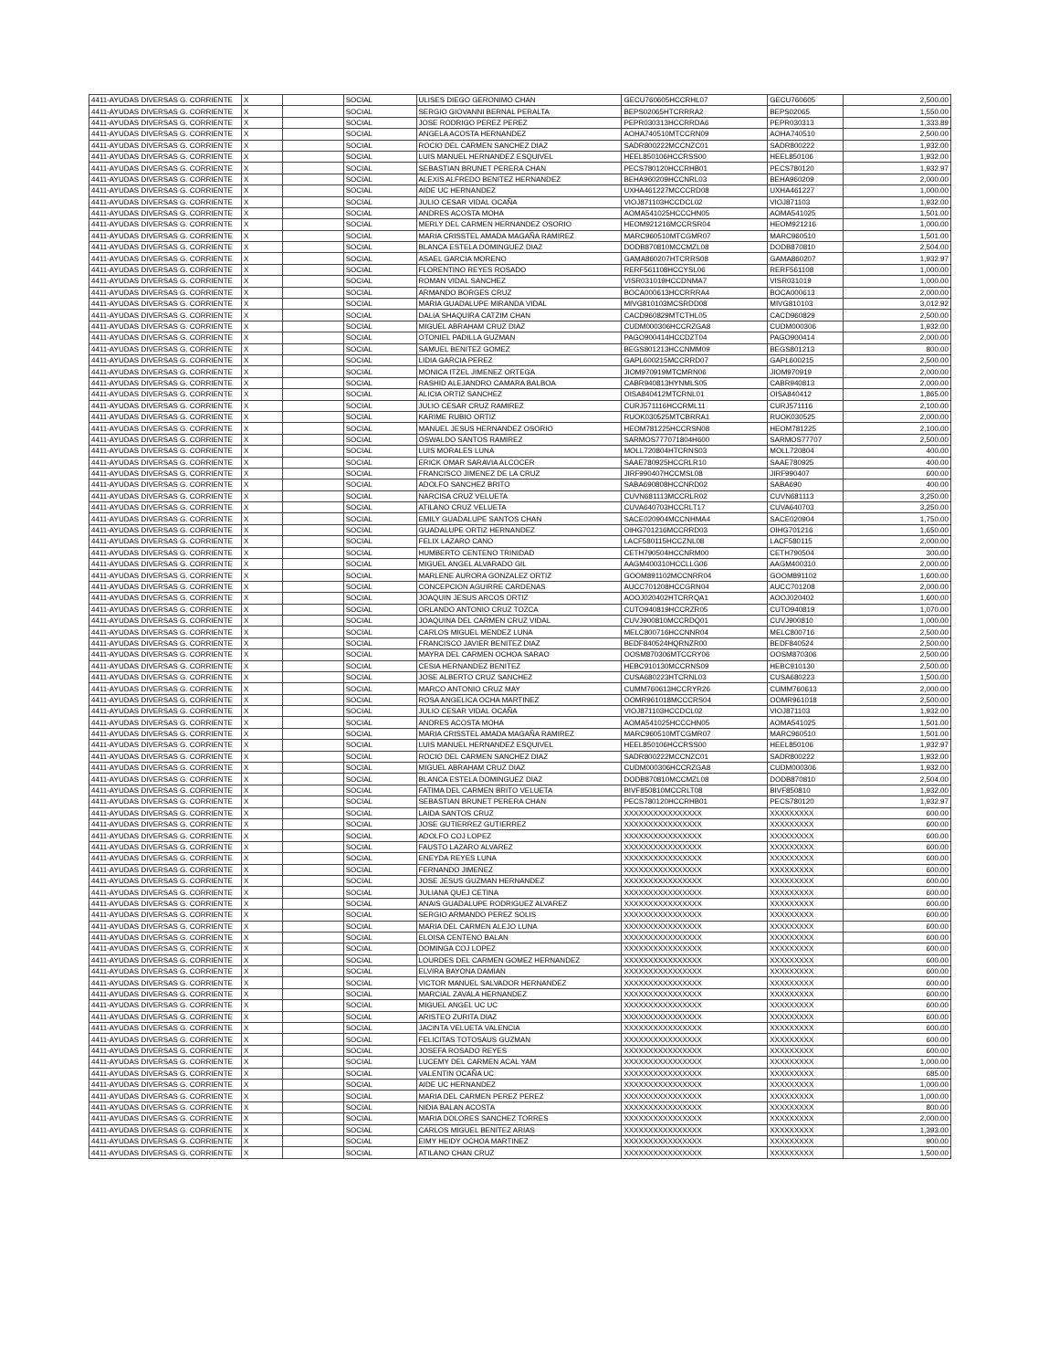| 4411-AYUDAS DIVERSAS G. CORRIENTE | X | | SOCIAL | ULISES DIEGO GERONIMO CHAN | GECU760605HCCRHL07 | GECU760605 | 2,500.00 |
| 4411-AYUDAS DIVERSAS G. CORRIENTE | X | | SOCIAL | SERGIO GIOVANNI BERNAL PERALTA | BEPS02065HTCRRRA2 | BEPS02065 | 1,550.00 |
| 4411-AYUDAS DIVERSAS G. CORRIENTE | X | | SOCIAL | JOSE RODRIGO PEREZ PEREZ | PEPR030313HCCRRDA6 | PEPR030313 | 1,333.89 |
| 4411-AYUDAS DIVERSAS G. CORRIENTE | X | | SOCIAL | ANGELA ACOSTA HERNANDEZ | AOHA740510MTCCRN09 | AOHA740510 | 2,500.00 |
| 4411-AYUDAS DIVERSAS G. CORRIENTE | X | | SOCIAL | ROCIO DEL CARMEN SANCHEZ DIAZ | SADR800222MCCNZC01 | SADR800222 | 1,932.00 |
| 4411-AYUDAS DIVERSAS G. CORRIENTE | X | | SOCIAL | LUIS MANUEL HERNANDEZ ESQUIVEL | HEEL850106HCCRSS00 | HEEL850106 | 1,932.00 |
| 4411-AYUDAS DIVERSAS G. CORRIENTE | X | | SOCIAL | SEBASTIAN BRUNET PERERA CHAN | PECS780120HCCRHB01 | PECS780120 | 1,932.97 |
| 4411-AYUDAS DIVERSAS G. CORRIENTE | X | | SOCIAL | ALEXIS ALFREDO BENITEZ HERNANDEZ | BEHA960209HCCNRL03 | BEHA960209 | 2,000.00 |
| 4411-AYUDAS DIVERSAS G. CORRIENTE | X | | SOCIAL | AIDE UC HERNANDEZ | UXHA461227MCCCRD08 | UXHA461227 | 1,000.00 |
| 4411-AYUDAS DIVERSAS G. CORRIENTE | X | | SOCIAL | JULIO CESAR VIDAL OCAÑA | VIOJ871103HCCDCL02 | VIOJ871103 | 1,932.00 |
| 4411-AYUDAS DIVERSAS G. CORRIENTE | X | | SOCIAL | ANDRES ACOSTA MOHA | AOMA541025HCCCHN05 | AOMA541025 | 1,501.00 |
| 4411-AYUDAS DIVERSAS G. CORRIENTE | X | | SOCIAL | MERLY DEL CARMEN HERNANDEZ OSORIO | HEOM921216MCCRSR04 | HEOM921216 | 1,000.00 |
| 4411-AYUDAS DIVERSAS G. CORRIENTE | X | | SOCIAL | MARIA CRISSTEL AMADA MAGAÑA RAMIREZ | MARC960510MTCGMR07 | MARC960510 | 1,501.00 |
| 4411-AYUDAS DIVERSAS G. CORRIENTE | X | | SOCIAL | BLANCA ESTELA DOMINGUEZ DIAZ | DODB870810MCCMZL08 | DODB870810 | 2,504.00 |
| 4411-AYUDAS DIVERSAS G. CORRIENTE | X | | SOCIAL | ASAEL GARCIA MORENO | GAMA860207HTCRRS08 | GAMA860207 | 1,932.97 |
| 4411-AYUDAS DIVERSAS G. CORRIENTE | X | | SOCIAL | FLORENTINO REYES ROSADO | RERF561108HCCYSL06 | RERF561108 | 1,000.00 |
| 4411-AYUDAS DIVERSAS G. CORRIENTE | X | | SOCIAL | ROMAN VIDAL SANCHEZ | VISR031019HCCDNMA7 | VISR031019 | 1,000.00 |
| 4411-AYUDAS DIVERSAS G. CORRIENTE | X | | SOCIAL | ARMANDO BORGES CRUZ | BOCA000613HCCRRRA4 | BOCA000613 | 2,000.00 |
| 4411-AYUDAS DIVERSAS G. CORRIENTE | X | | SOCIAL | MARIA GUADALUPE MIRANDA VIDAL | MIVG810103MCSRDD08 | MIVG810103 | 3,012.92 |
| 4411-AYUDAS DIVERSAS G. CORRIENTE | X | | SOCIAL | DALIA SHAQUIRA CATZIM CHAN | CACD960829MTCTHL05 | CACD960829 | 2,500.00 |
| 4411-AYUDAS DIVERSAS G. CORRIENTE | X | | SOCIAL | MIGUEL ABRAHAM CRUZ DIAZ | CUDM000306HCCRZGA8 | CUDM000306 | 1,932.00 |
| 4411-AYUDAS DIVERSAS G. CORRIENTE | X | | SOCIAL | OTONIEL PADILLA GUZMAN | PAGO900414HCCDZT04 | PAGO900414 | 2,000.00 |
| 4411-AYUDAS DIVERSAS G. CORRIENTE | X | | SOCIAL | SAMUEL BENITEZ GOMEZ | BEGS801213HCCNMM09 | BEGS801213 | 800.00 |
| 4411-AYUDAS DIVERSAS G. CORRIENTE | X | | SOCIAL | LIDIA GARCIA PEREZ | GAPL600215MCCRRD07 | GAPL600215 | 2,500.00 |
| 4411-AYUDAS DIVERSAS G. CORRIENTE | X | | SOCIAL | MONICA ITZEL JIMENEZ ORTEGA | JIOM970919MTCMRN06 | JIOM970919 | 2,000.00 |
| 4411-AYUDAS DIVERSAS G. CORRIENTE | X | | SOCIAL | RASHID ALEJANDRO CAMARA BALBOA | CABR940813HYNMLS05 | CABR940813 | 2,000.00 |
| 4411-AYUDAS DIVERSAS G. CORRIENTE | X | | SOCIAL | ALICIA ORTIZ SANCHEZ | OISA840412MTCRNL01 | OISA840412 | 1,865.00 |
| 4411-AYUDAS DIVERSAS G. CORRIENTE | X | | SOCIAL | JULIO CESAR CRUZ RAMIREZ | CURJ571116HCCRML11 | CURJ571116 | 2,100.00 |
| 4411-AYUDAS DIVERSAS G. CORRIENTE | X | | SOCIAL | KARIME RUBIO ORTIZ | RUOK030525MTCBRRA1 | RUOK030525 | 2,000.00 |
| 4411-AYUDAS DIVERSAS G. CORRIENTE | X | | SOCIAL | MANUEL JESUS HERNANDEZ OSORIO | HEOM781225HCCRSN08 | HEOM781225 | 2,100.00 |
| 4411-AYUDAS DIVERSAS G. CORRIENTE | X | | SOCIAL | OSWALDO SANTOS RAMIREZ | SARMOS777071804H600 | SARMOS77707 | 2,500.00 |
| 4411-AYUDAS DIVERSAS G. CORRIENTE | X | | SOCIAL | LUIS MORALES LUNA | MOLL720804HTCRNS03 | MOLL720804 | 400.00 |
| 4411-AYUDAS DIVERSAS G. CORRIENTE | X | | SOCIAL | ERICK OMAR SARAVIA ALCOCER | SAAE780925HCCRLR10 | SAAE780925 | 400.00 |
| 4411-AYUDAS DIVERSAS G. CORRIENTE | X | | SOCIAL | FRANCISCO JIMENEZ DE LA CRUZ | JIRF990407HCCMSL08 | JIRF990407 | 600.00 |
| 4411-AYUDAS DIVERSAS G. CORRIENTE | X | | SOCIAL | ADOLFO SANCHEZ BRITO | SABA690808HCCNRD02 | SABA690 | 400.00 |
| 4411-AYUDAS DIVERSAS G. CORRIENTE | X | | SOCIAL | NARCISA CRUZ VELUETA | CUVN681113MCCRLR02 | CUVN681113 | 3,250.00 |
| 4411-AYUDAS DIVERSAS G. CORRIENTE | X | | SOCIAL | ATILANO CRUZ VELUETA | CUVA640703HCCRLT17 | CUVA640703 | 3,250.00 |
| 4411-AYUDAS DIVERSAS G. CORRIENTE | X | | SOCIAL | EMILY GUADALUPE SANTOS CHAN | SACE020904MCCNHMA4 | SACE020904 | 1,750.00 |
| 4411-AYUDAS DIVERSAS G. CORRIENTE | X | | SOCIAL | GUADALUPE ORTIZ HERNANDEZ | OIHG701216MCCRRD03 | OIHG701216 | 1,650.00 |
| 4411-AYUDAS DIVERSAS G. CORRIENTE | X | | SOCIAL | FELIX LAZARO CANO | LACF580115HCCZNL08 | LACF580115 | 2,000.00 |
| 4411-AYUDAS DIVERSAS G. CORRIENTE | X | | SOCIAL | HUMBERTO CENTENO TRINIDAD | CETH790504HCCNRM00 | CETH790504 | 300.00 |
| 4411-AYUDAS DIVERSAS G. CORRIENTE | X | | SOCIAL | MIGUEL ANGEL ALVARADO GIL | AAGM400310HCCLLG06 | AAGM400310 | 2,000.00 |
| 4411-AYUDAS DIVERSAS G. CORRIENTE | X | | SOCIAL | MARLENE AURORA GONZALEZ ORTIZ | GOOM891102MCCNRR04 | GOOM891102 | 1,600.00 |
| 4411-AYUDAS DIVERSAS G. CORRIENTE | X | | SOCIAL | CONCEPCION AGUIRRE CARDENAS | AUCC701208HCCGRN04 | AUCC701208 | 2,000.00 |
| 4411-AYUDAS DIVERSAS G. CORRIENTE | X | | SOCIAL | JOAQUIN JESUS ARCOS ORTIZ | AOOJ020402HTCRRQA1 | AOOJ020402 | 1,600.00 |
| 4411-AYUDAS DIVERSAS G. CORRIENTE | X | | SOCIAL | ORLANDO ANTONIO CRUZ TOZCA | CUTO940819HCCRZR05 | CUTO940819 | 1,070.00 |
| 4411-AYUDAS DIVERSAS G. CORRIENTE | X | | SOCIAL | JOAQUINA DEL CARMEN CRUZ VIDAL | CUVJ900810MCCRDQ01 | CUVJ900810 | 1,000.00 |
| 4411-AYUDAS DIVERSAS G. CORRIENTE | X | | SOCIAL | CARLOS MIGUEL MENDEZ LUNA | MELC800716HCCNNR04 | MELC800716 | 2,500.00 |
| 4411-AYUDAS DIVERSAS G. CORRIENTE | X | | SOCIAL | FRANCISCO JAVIER BENITEZ DIAZ | BEDF840524HQRNZR00 | BEDF840524 | 2,500.00 |
| 4411-AYUDAS DIVERSAS G. CORRIENTE | X | | SOCIAL | MAYRA DEL CARMEN OCHOA SARAO | OOSM870306MTCCRY06 | OOSM870306 | 2,500.00 |
| 4411-AYUDAS DIVERSAS G. CORRIENTE | X | | SOCIAL | CESIA HERNANDEZ BENITEZ | HEBC910130MCCRNS09 | HEBC910130 | 2,500.00 |
| 4411-AYUDAS DIVERSAS G. CORRIENTE | X | | SOCIAL | JOSE ALBERTO CRUZ SANCHEZ | CUSA680223HTCRNL03 | CUSA680223 | 1,500.00 |
| 4411-AYUDAS DIVERSAS G. CORRIENTE | X | | SOCIAL | MARCO ANTONIO CRUZ MAY | CUMM760613HCCRYR26 | CUMM760613 | 2,000.00 |
| 4411-AYUDAS DIVERSAS G. CORRIENTE | X | | SOCIAL | ROSA ANGELICA OCHA MARTINEZ | OOMR961018MCCCRS04 | OOMR961018 | 2,500.00 |
| 4411-AYUDAS DIVERSAS G. CORRIENTE | X | | SOCIAL | JULIO CESAR VIDAL OCAÑA | VIOJ871103HCCDCL02 | VIOJ871103 | 1,932.00 |
| 4411-AYUDAS DIVERSAS G. CORRIENTE | X | | SOCIAL | ANDRES ACOSTA MOHA | AOMA541025HCCCHN05 | AOMA541025 | 1,501.00 |
| 4411-AYUDAS DIVERSAS G. CORRIENTE | X | | SOCIAL | MARIA CRISSTEL AMADA MAGAÑA RAMIREZ | MARC960510MTCGMR07 | MARC960510 | 1,501.00 |
| 4411-AYUDAS DIVERSAS G. CORRIENTE | X | | SOCIAL | LUIS MANUEL HERNANDEZ ESQUIVEL | HEEL850106HCCRSS00 | HEEL850106 | 1,932.97 |
| 4411-AYUDAS DIVERSAS G. CORRIENTE | X | | SOCIAL | ROCIO DEL CARMEN SANCHEZ DIAZ | SADR800222MCCNZC01 | SADR800222 | 1,932.00 |
| 4411-AYUDAS DIVERSAS G. CORRIENTE | X | | SOCIAL | MIGUEL ABRAHAM CRUZ DIAZ | CUDM000306HCCRZGA8 | CUDM000306 | 1,932.00 |
| 4411-AYUDAS DIVERSAS G. CORRIENTE | X | | SOCIAL | BLANCA ESTELA DOMINGUEZ DIAZ | DODB870810MCCMZL08 | DODB870810 | 2,504.00 |
| 4411-AYUDAS DIVERSAS G. CORRIENTE | X | | SOCIAL | FATIMA DEL CARMEN BRITO VELUETA | BIVF850810MCCRLT08 | BIVF850810 | 1,932.00 |
| 4411-AYUDAS DIVERSAS G. CORRIENTE | X | | SOCIAL | SEBASTIAN BRUNET PERERA CHAN | PECS780120HCCRHB01 | PECS780120 | 1,932.97 |
| 4411-AYUDAS DIVERSAS G. CORRIENTE | X | | SOCIAL | LAIDA SANTOS CRUZ | XXXXXXXXXXXXXXXX | XXXXXXXXX | 600.00 |
| 4411-AYUDAS DIVERSAS G. CORRIENTE | X | | SOCIAL | JOSE GUTIERREZ GUTIERREZ | XXXXXXXXXXXXXXXX | XXXXXXXXX | 600.00 |
| 4411-AYUDAS DIVERSAS G. CORRIENTE | X | | SOCIAL | ADOLFO COJ LOPEZ | XXXXXXXXXXXXXXXX | XXXXXXXXX | 600.00 |
| 4411-AYUDAS DIVERSAS G. CORRIENTE | X | | SOCIAL | FAUSTO LAZARO ALVAREZ | XXXXXXXXXXXXXXXX | XXXXXXXXX | 600.00 |
| 4411-AYUDAS DIVERSAS G. CORRIENTE | X | | SOCIAL | ENEYDA REYES LUNA | XXXXXXXXXXXXXXXX | XXXXXXXXX | 600.00 |
| 4411-AYUDAS DIVERSAS G. CORRIENTE | X | | SOCIAL | FERNANDO JIMENEZ | XXXXXXXXXXXXXXXX | XXXXXXXXX | 600.00 |
| 4411-AYUDAS DIVERSAS G. CORRIENTE | X | | SOCIAL | JOSE JESUS GUZMAN HERNANDEZ | XXXXXXXXXXXXXXXX | XXXXXXXXX | 600.00 |
| 4411-AYUDAS DIVERSAS G. CORRIENTE | X | | SOCIAL | JULIANA QUEJ CETINA | XXXXXXXXXXXXXXXX | XXXXXXXXX | 600.00 |
| 4411-AYUDAS DIVERSAS G. CORRIENTE | X | | SOCIAL | ANAIS GUADALUPE RODRIGUEZ ALVAREZ | XXXXXXXXXXXXXXXX | XXXXXXXXX | 600.00 |
| 4411-AYUDAS DIVERSAS G. CORRIENTE | X | | SOCIAL | SERGIO ARMANDO PEREZ SOLIS | XXXXXXXXXXXXXXXX | XXXXXXXXX | 600.00 |
| 4411-AYUDAS DIVERSAS G. CORRIENTE | X | | SOCIAL | MARIA DEL CARMEN ALEJO LUNA | XXXXXXXXXXXXXXXX | XXXXXXXXX | 600.00 |
| 4411-AYUDAS DIVERSAS G. CORRIENTE | X | | SOCIAL | ELOISA CENTENO BALAN | XXXXXXXXXXXXXXXX | XXXXXXXXX | 600.00 |
| 4411-AYUDAS DIVERSAS G. CORRIENTE | X | | SOCIAL | DOMINGA COJ LOPEZ | XXXXXXXXXXXXXXXX | XXXXXXXXX | 600.00 |
| 4411-AYUDAS DIVERSAS G. CORRIENTE | X | | SOCIAL | LOURDES DEL CARMEN GOMEZ HERNANDEZ | XXXXXXXXXXXXXXXX | XXXXXXXXX | 600.00 |
| 4411-AYUDAS DIVERSAS G. CORRIENTE | X | | SOCIAL | ELVIRA BAYONA DAMIAN | XXXXXXXXXXXXXXXX | XXXXXXXXX | 600.00 |
| 4411-AYUDAS DIVERSAS G. CORRIENTE | X | | SOCIAL | VICTOR MANUEL SALVADOR HERNANDEZ | XXXXXXXXXXXXXXXX | XXXXXXXXX | 600.00 |
| 4411-AYUDAS DIVERSAS G. CORRIENTE | X | | SOCIAL | MARCIAL ZAVALA HERNANDEZ | XXXXXXXXXXXXXXXX | XXXXXXXXX | 600.00 |
| 4411-AYUDAS DIVERSAS G. CORRIENTE | X | | SOCIAL | MIGUEL ANGEL UC UC | XXXXXXXXXXXXXXXX | XXXXXXXXX | 600.00 |
| 4411-AYUDAS DIVERSAS G. CORRIENTE | X | | SOCIAL | ARISTEO ZURITA DIAZ | XXXXXXXXXXXXXXXX | XXXXXXXXX | 600.00 |
| 4411-AYUDAS DIVERSAS G. CORRIENTE | X | | SOCIAL | JACINTA VELUETA VALENCIA | XXXXXXXXXXXXXXXX | XXXXXXXXX | 600.00 |
| 4411-AYUDAS DIVERSAS G. CORRIENTE | X | | SOCIAL | FELICITAS TOTOSAUS GUZMAN | XXXXXXXXXXXXXXXX | XXXXXXXXX | 600.00 |
| 4411-AYUDAS DIVERSAS G. CORRIENTE | X | | SOCIAL | JOSEFA ROSADO REYES | XXXXXXXXXXXXXXXX | XXXXXXXXX | 600.00 |
| 4411-AYUDAS DIVERSAS G. CORRIENTE | X | | SOCIAL | LUCEMY DEL CARMEN ACAL YAM | XXXXXXXXXXXXXXXX | XXXXXXXXX | 1,000.00 |
| 4411-AYUDAS DIVERSAS G. CORRIENTE | X | | SOCIAL | VALENTIN OCAÑA UC | XXXXXXXXXXXXXXXX | XXXXXXXXX | 685.00 |
| 4411-AYUDAS DIVERSAS G. CORRIENTE | X | | SOCIAL | AIDE UC HERNANDEZ | XXXXXXXXXXXXXXXX | XXXXXXXXX | 1,000.00 |
| 4411-AYUDAS DIVERSAS G. CORRIENTE | X | | SOCIAL | MARIA DEL CARMEN PEREZ PEREZ | XXXXXXXXXXXXXXXX | XXXXXXXXX | 1,000.00 |
| 4411-AYUDAS DIVERSAS G. CORRIENTE | X | | SOCIAL | NIDIA BALAN ACOSTA | XXXXXXXXXXXXXXXX | XXXXXXXXX | 800.00 |
| 4411-AYUDAS DIVERSAS G. CORRIENTE | X | | SOCIAL | MARIA DOLORES SANCHEZ TORRES | XXXXXXXXXXXXXXXX | XXXXXXXXX | 2,000.00 |
| 4411-AYUDAS DIVERSAS G. CORRIENTE | X | | SOCIAL | CARLOS MIGUEL BENITEZ ARIAS | XXXXXXXXXXXXXXXX | XXXXXXXXX | 1,393.00 |
| 4411-AYUDAS DIVERSAS G. CORRIENTE | X | | SOCIAL | EIMY HEIDY OCHOA MARTINEZ | XXXXXXXXXXXXXXXX | XXXXXXXXX | 900.00 |
| 4411-AYUDAS DIVERSAS G. CORRIENTE | X | | SOCIAL | ATILANO CHAN CRUZ | XXXXXXXXXXXXXXXX | XXXXXXXXX | 1,500.00 |